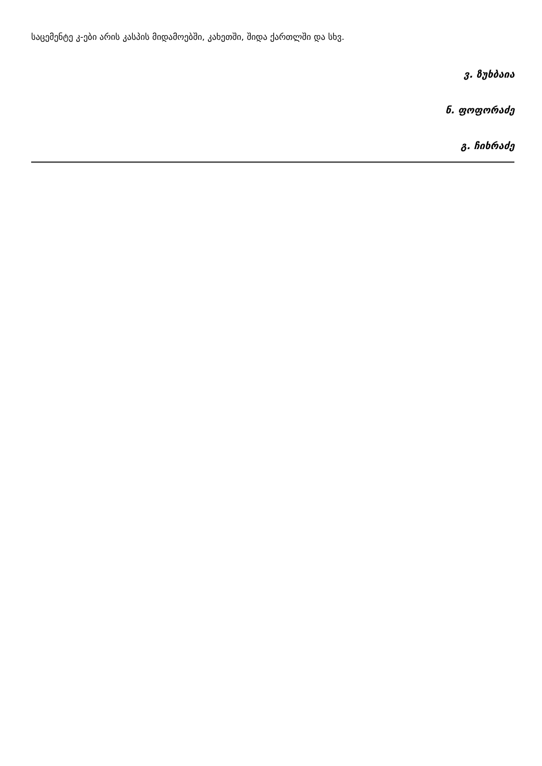საცემენტე კ-ები არის კასპის მიდამოებში, კახეთში, შიდა ქართლში და სხვ.
ვ. ზუხბაია
ნ. ფოფორაძე
გ. ჩიხრაძე